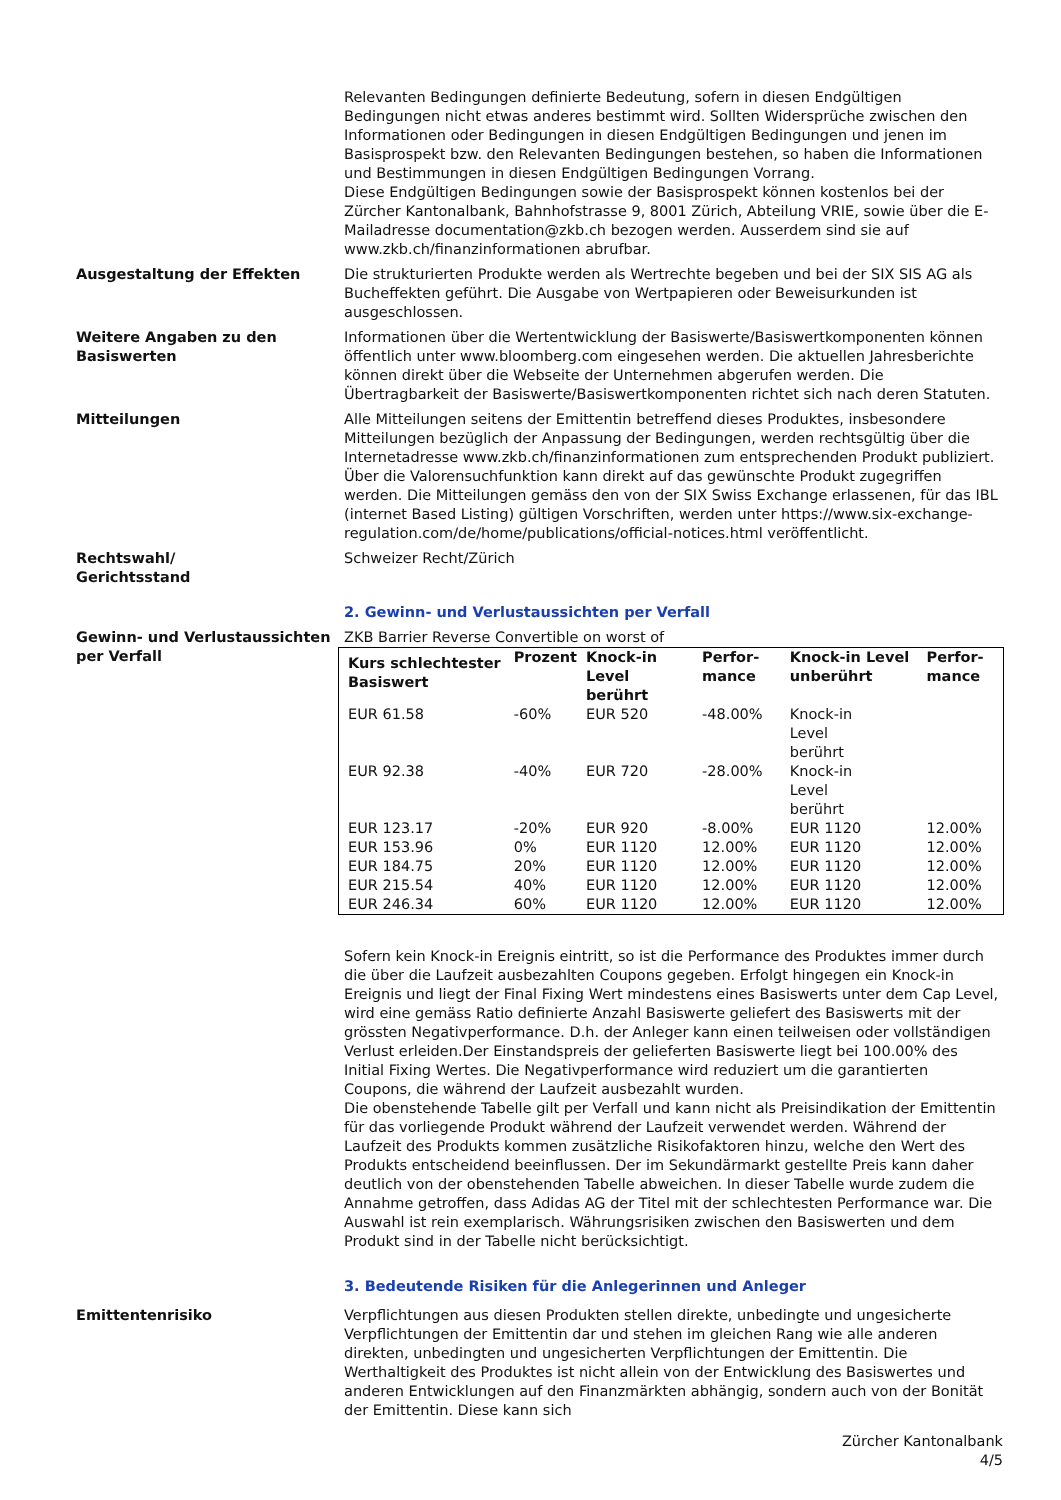Relevanten Bedingungen definierte Bedeutung, sofern in diesen Endgültigen Bedingungen nicht etwas anderes bestimmt wird. Sollten Widersprüche zwischen den Informationen oder Bedingungen in diesen Endgültigen Bedingungen und jenen im Basisprospekt bzw. den Relevanten Bedingungen bestehen, so haben die Informationen und Bestimmungen in diesen Endgültigen Bedingungen Vorrang.
Diese Endgültigen Bedingungen sowie der Basisprospekt können kostenlos bei der Zürcher Kantonalbank, Bahnhofstrasse 9, 8001 Zürich, Abteilung VRIE, sowie über die E-Mailadresse documentation@zkb.ch bezogen werden. Ausserdem sind sie auf www.zkb.ch/finanzinformationen abrufbar.
Ausgestaltung der Effekten Die strukturierten Produkte werden als Wertrechte begeben und bei der SIX SIS AG als Bucheffekten geführt. Die Ausgabe von Wertpapieren oder Beweisurkunden ist ausgeschlossen.
Weitere Angaben zu den Basiswerten
Informationen über die Wertentwicklung der Basiswerte/Basiswertkomponenten können öffentlich unter www.bloomberg.com eingesehen werden. Die aktuellen Jahresberichte können direkt über die Webseite der Unternehmen abgerufen werden. Die Übertragbarkeit der Basiswerte/Basiswertkomponenten richtet sich nach deren Statuten.
Mitteilungen Alle Mitteilungen seitens der Emittentin betreffend dieses Produktes, insbesondere Mitteilungen bezüglich der Anpassung der Bedingungen, werden rechtsgültig über die Internetadresse www.zkb.ch/finanzinformationen zum entsprechenden Produkt publiziert. Über die Valorensuchfunktion kann direkt auf das gewünschte Produkt zugegriffen werden. Die Mitteilungen gemäss den von der SIX Swiss Exchange erlassenen, für das IBL (internet Based Listing) gültigen Vorschriften, werden unter https://www.six-exchange-regulation.com/de/home/publications/official-notices.html veröffentlicht.
Rechtswahl/
Gerichtsstand
Schweizer Recht/Zürich
2. Gewinn- und Verlustaussichten per Verfall
Gewinn- und Verlustaussichten per Verfall
ZKB Barrier Reverse Convertible on worst of
| Kurs schlechtester Basiswert | Prozent | Knock-in Level berührt | Perfor-mance | Knock-in Level unberührt | Perfor-mance |
| --- | --- | --- | --- | --- | --- |
| EUR 61.58 | -60% | EUR 520 | -48.00% | Knock-in Level berührt | |
| EUR 92.38 | -40% | EUR 720 | -28.00% | Knock-in Level berührt | |
| EUR 123.17 | -20% | EUR 920 | -8.00% | EUR 1120 | 12.00% |
| EUR 153.96 | 0% | EUR 1120 | 12.00% | EUR 1120 | 12.00% |
| EUR 184.75 | 20% | EUR 1120 | 12.00% | EUR 1120 | 12.00% |
| EUR 215.54 | 40% | EUR 1120 | 12.00% | EUR 1120 | 12.00% |
| EUR 246.34 | 60% | EUR 1120 | 12.00% | EUR 1120 | 12.00% |
Sofern kein Knock-in Ereignis eintritt, so ist die Performance des Produktes immer durch die über die Laufzeit ausbezahlten Coupons gegeben. Erfolgt hingegen ein Knock-in Ereignis und liegt der Final Fixing Wert mindestens eines Basiswerts unter dem Cap Level, wird eine gemäss Ratio definierte Anzahl Basiswerte geliefert des Basiswerts mit der grössten Negativperformance. D.h. der Anleger kann einen teilweisen oder vollständigen Verlust erleiden.Der Einstandspreis der gelieferten Basiswerte liegt bei 100.00% des Initial Fixing Wertes. Die Negativperformance wird reduziert um die garantierten Coupons, die während der Laufzeit ausbezahlt wurden.
Die obenstehende Tabelle gilt per Verfall und kann nicht als Preisindikation der Emittentin für das vorliegende Produkt während der Laufzeit verwendet werden. Während der Laufzeit des Produkts kommen zusätzliche Risikofaktoren hinzu, welche den Wert des Produkts entscheidend beeinflussen. Der im Sekundärmarkt gestellte Preis kann daher deutlich von der obenstehenden Tabelle abweichen. In dieser Tabelle wurde zudem die Annahme getroffen, dass Adidas AG der Titel mit der schlechtesten Performance war. Die Auswahl ist rein exemplarisch. Währungsrisiken zwischen den Basiswerten und dem Produkt sind in der Tabelle nicht berücksichtigt.
3. Bedeutende Risiken für die Anlegerinnen und Anleger
Emittentenrisiko Verpflichtungen aus diesen Produkten stellen direkte, unbedingte und ungesicherte Verpflichtungen der Emittentin dar und stehen im gleichen Rang wie alle anderen direkten, unbedingten und ungesicherten Verpflichtungen der Emittentin. Die Werthaltigkeit des Produktes ist nicht allein von der Entwicklung des Basiswertes und anderen Entwicklungen auf den Finanzmärkten abhängig, sondern auch von der Bonität der Emittentin. Diese kann sich
Zürcher Kantonalbank
4/5